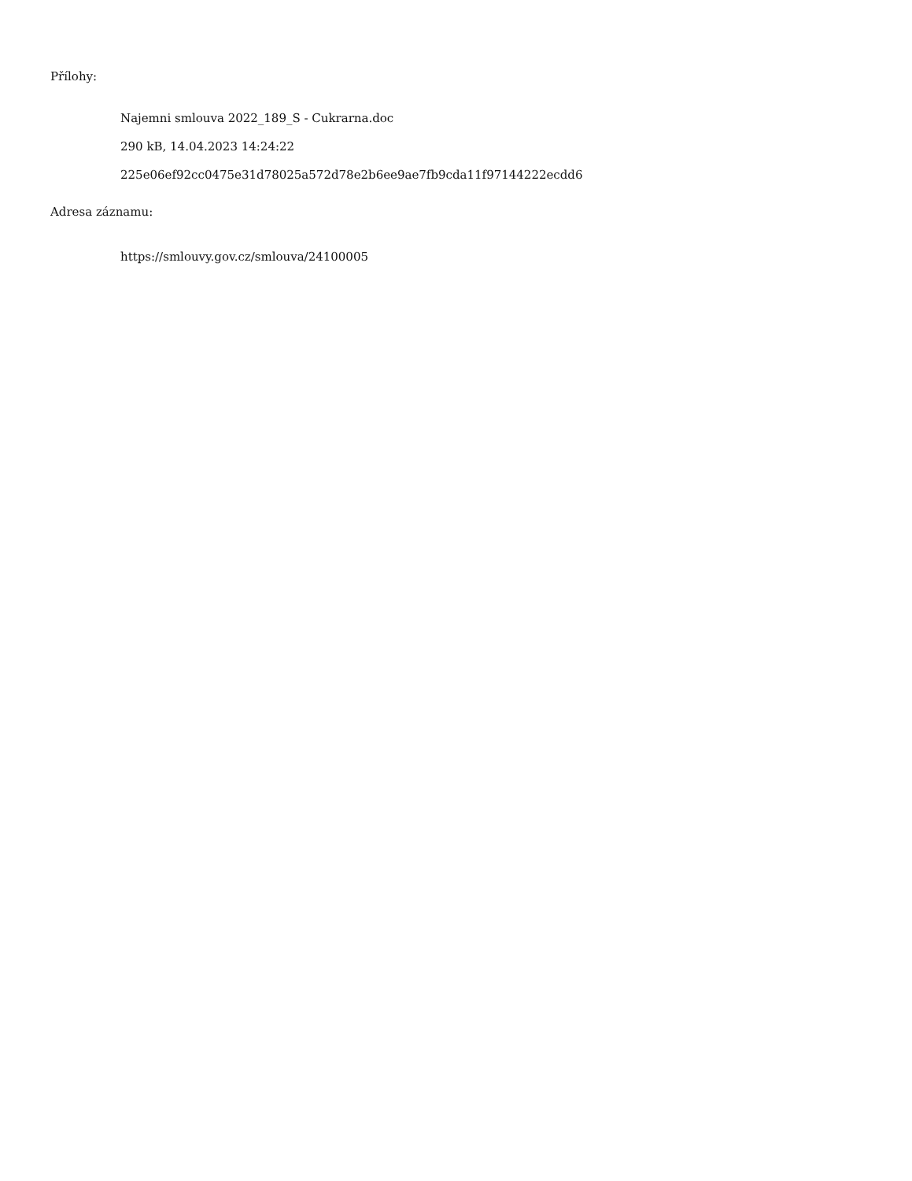Přílohy:
Najemni smlouva 2022_189_S - Cukrarna.doc
290 kB, 14.04.2023 14:24:22
225e06ef92cc0475e31d78025a572d78e2b6ee9ae7fb9cda11f97144222ecdd6
Adresa záznamu:
https://smlouvy.gov.cz/smlouva/24100005